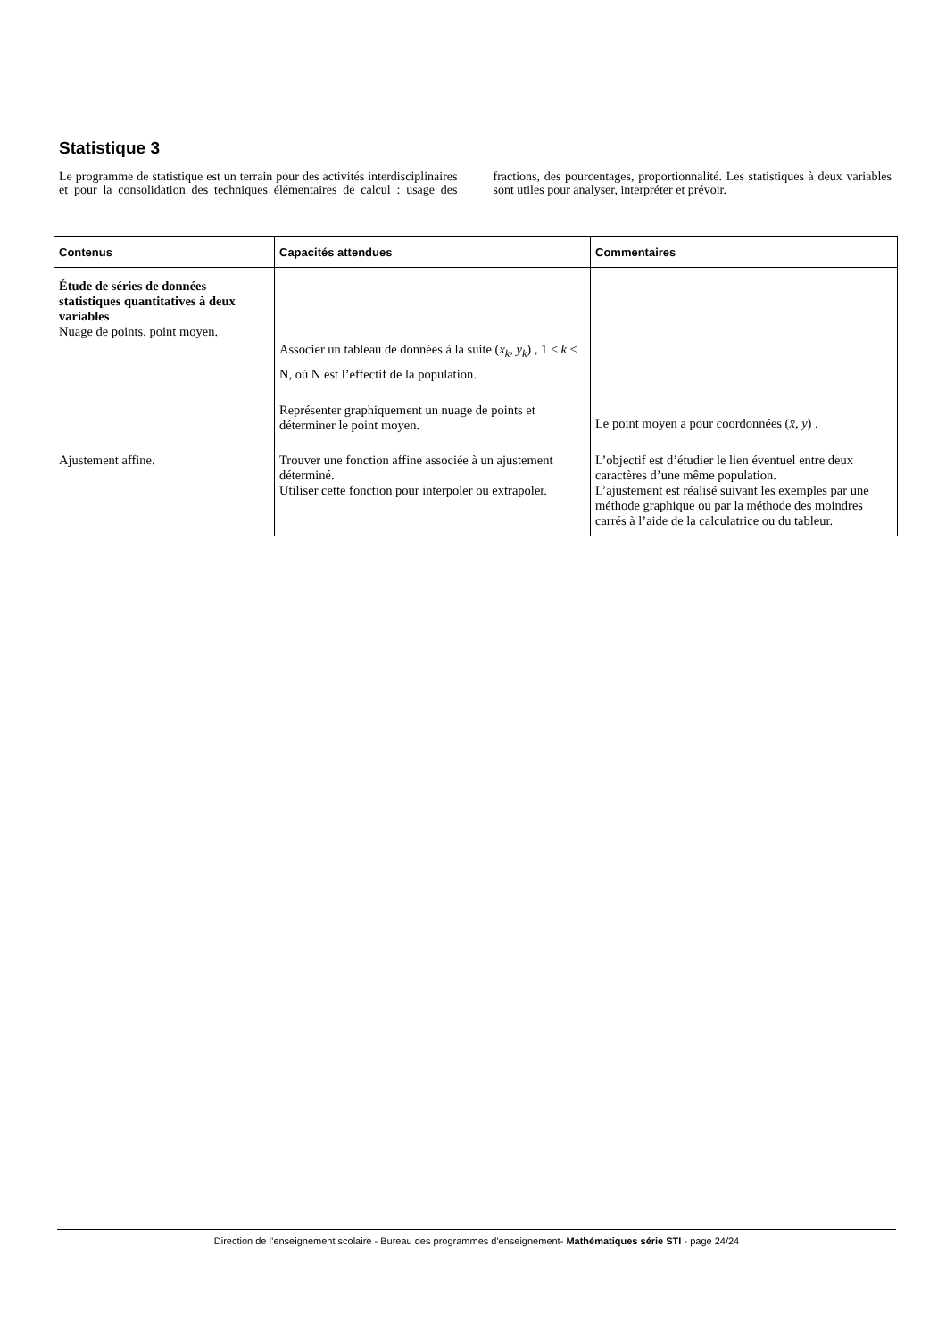Statistique 3
Le programme de statistique est un terrain pour des activités interdisciplinaires et pour la consolidation des techniques élémentaires de calcul : usage des fractions, des pourcentages, proportionnalité. Les statistiques à deux variables sont utiles pour analyser, interpréter et prévoir.
| Contenus | Capacités attendues | Commentaires |
| --- | --- | --- |
| Étude de séries de données statistiques quantitatives à deux variables Nuage de points, point moyen. | Associer un tableau de données à la suite ( x<sub>k</sub> , y<sub>k</sub> ) , 1 ≤ k ≤ N, où N est l’effectif de la population. Représenter graphiquement un nuage de points et déterminer le point moyen. | Le point moyen a pour coordonnées ( x̄ , ȳ ) . |
| Ajustement affine. | Trouver une fonction affine associée à un ajustement déterminé. Utiliser cette fonction pour interpoler ou extrapoler. | L’objectif est d’étudier le lien éventuel entre deux caractères d’une même population. L’ajustement est réalisé suivant les exemples par une méthode graphique ou par la méthode des moindres carrés à l’aide de la calculatrice ou du tableur. |
Direction de l’enseignement scolaire - Bureau des programmes d'enseignement- Mathématiques série STI - page 24/24